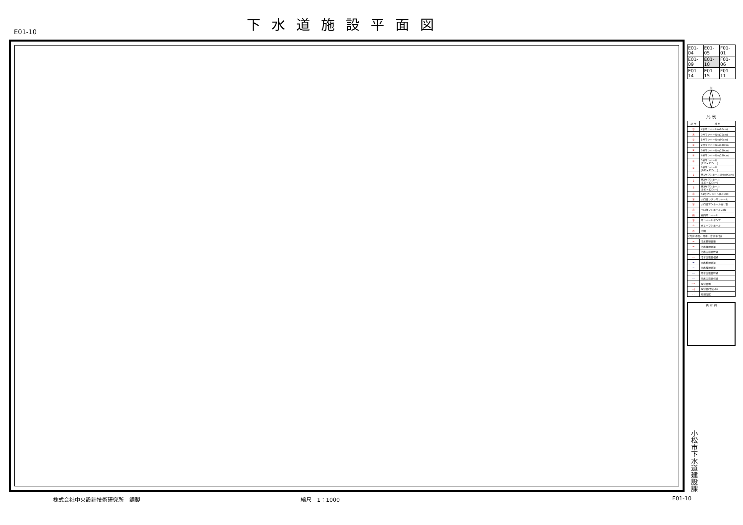E01-10
下水道施設平面図
| E01-04 | E01-05 | F01-01 |
| E01-09 | E01-10 | F01-06 |
| E01-14 | E01-15 | F01-11 |
N
凡 例
| 記 号 | 種 別 |
| --- | --- |
| Ⓨ | Y号マンホール(φ60cm) |
| ⓪ | 0号マンホール(φ75cm) |
| ① | 1号マンホール(φ90cm) |
| ② | 2号マンホール(φ120cm) |
| ③ | 3号マンホール(φ150cm) |
| ④ | 4号マンホール(φ180cm) |
| ⑤ | 5号マンホール(210×120cm) |
| ⑥ | 6号マンホール(260×120cm) |
| 1 | 特1号マンホール(60×90cm) |
| 2 | 特2号マンホール(120×120cm) |
| 3 | 特3号マンホール(140×120cm) |
| Ⓐ | A1号マンホール(60×90) |
| Ⓡ | 小口径レジンマンホール |
| Ⓥ | 小口径マンホール塩ビ製 |
| Ⓒ | 小口径マンホールCo製 |
| 楕 | 楕円マンホール |
| Ⓟ | マンホールポンプ |
| o | ダミーマンホール |
| 不 | 不明 |
| (汚水:茶色、雨水・合流:紺色) | |
| ━ | 汚水幹線管渠 |
| ━ | 汚水枝線管渠 |
| --- | 汚水圧送管幹線 |
| --- | 汚水圧送管枝線 |
| ━ | 雨水幹線管渠 |
| ━ | 雨水枝線管渠 |
| --- | 雨水圧送管幹線 |
| --- | 雨水圧送管枝線 |
| —• | 取付管例 |
| —/ | 取付管(管止め) |
| - - | 処理分区 |
表 示 例
小松市下水道建設課
株式会社中央設計技術研究所　調製 縮尺　1：1000 E01-10